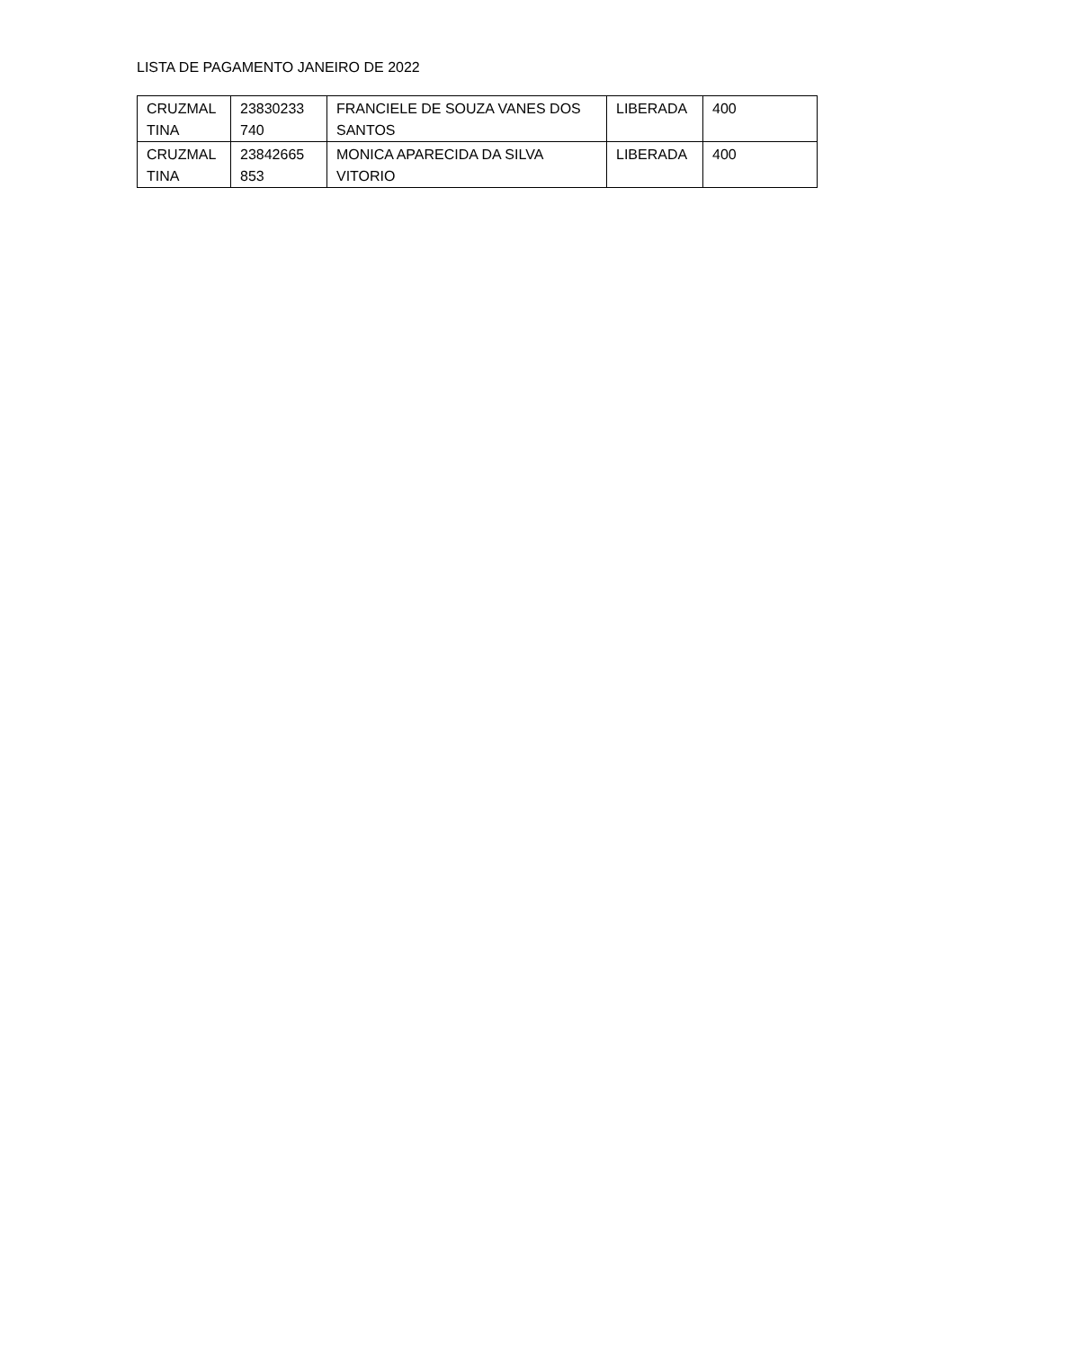LISTA DE PAGAMENTO JANEIRO DE 2022
| CRUZMAL TINA | 23830233 740 | FRANCIELE DE SOUZA VANES DOS SANTOS | LIBERADA | 400 |
| CRUZMAL TINA | 23842665 853 | MONICA APARECIDA DA SILVA VITORIO | LIBERADA | 400 |